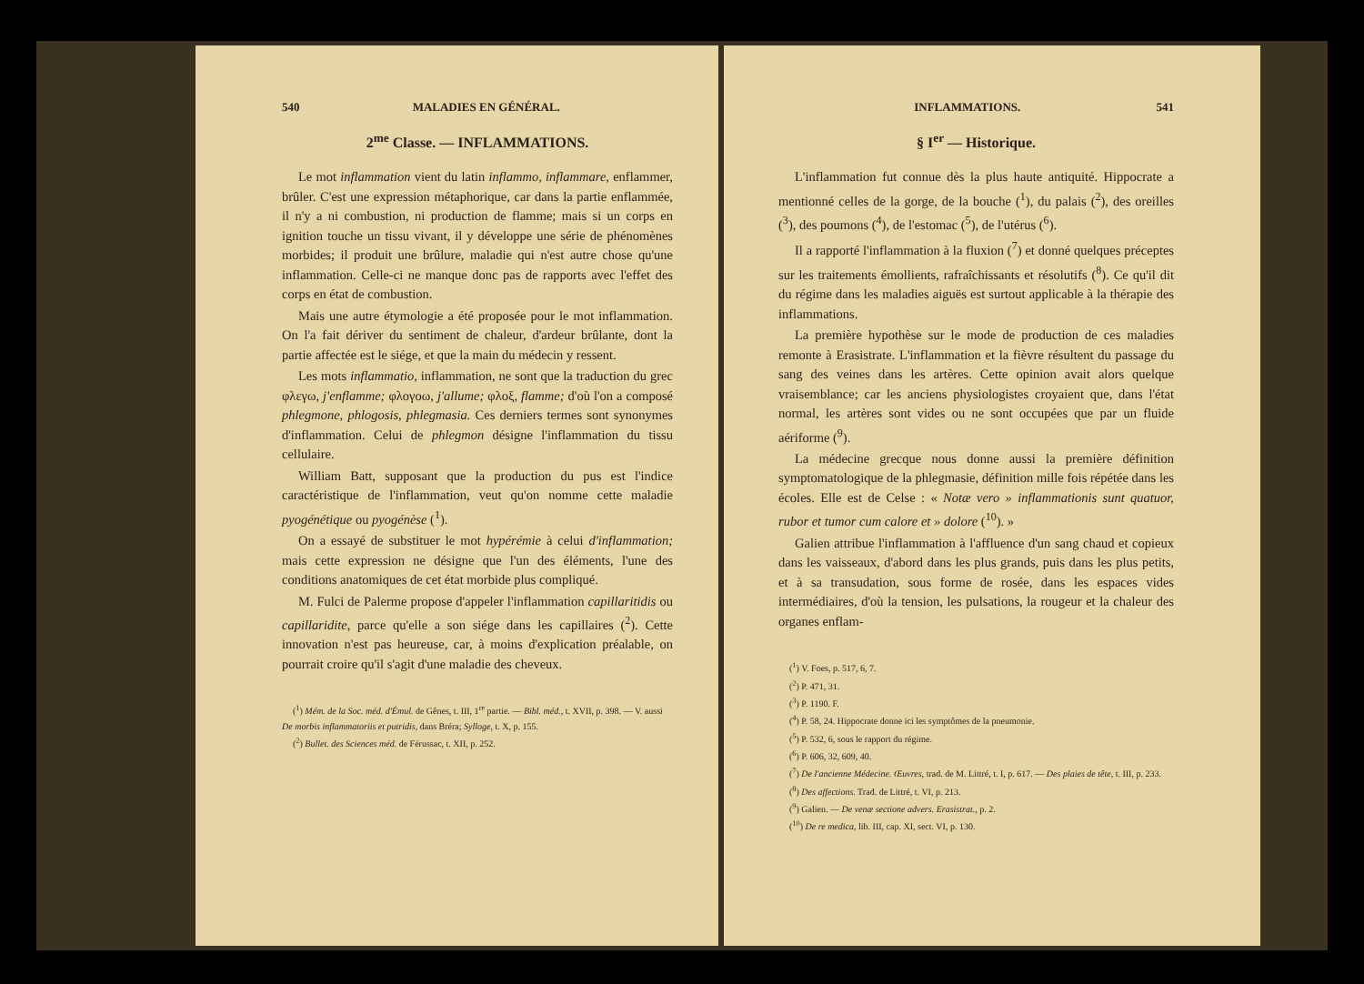540 MALADIES EN GÉNÉRAL.
2<sup>me</sup> Classe. — INFLAMMATIONS.
Le mot inflammation vient du latin inflammo, inflammare, enflammer, brûler. C'est une expression métaphorique, car dans la partie enflammée, il n'y a ni combustion, ni production de flamme; mais si un corps en ignition touche un tissu vivant, il y développe une série de phénomènes morbides; il produit une brûlure, maladie qui n'est autre chose qu'une inflammation. Celle-ci ne manque donc pas de rapports avec l'effet des corps en état de combustion.
Mais une autre étymologie a été proposée pour le mot inflammation. On l'a fait dériver du sentiment de chaleur, d'ardeur brûlante, dont la partie affectée est le siége, et que la main du médecin y ressent.
Les mots inflammatio, inflammation, ne sont que la traduction du grec φλεγω, j'enflamme; φλογοω, j'allume; φλοξ, flamme; d'où l'on a composé phlegmone, phlogosis, phlegmasia. Ces derniers termes sont synonymes d'inflammation. Celui de phlegmon désigne l'inflammation du tissu cellulaire.
William Batt, supposant que la production du pus est l'indice caractéristique de l'inflammation, veut qu'on nomme cette maladie pyogénétique ou pyogénèse (<sup>1</sup>).
On a essayé de substituer le mot hypérémie à celui d'inflammation; mais cette expression ne désigne que l'un des éléments, l'une des conditions anatomiques de cet état morbide plus compliqué.
M. Fulci de Palerme propose d'appeler l'inflammation capillaritidis ou capillaridite, parce qu'elle a son siége dans les capillaires (<sup>2</sup>). Cette innovation n'est pas heureuse, car, à moins d'explication préalable, on pourrait croire qu'il s'agit d'une maladie des cheveux.
(<sup>1</sup>) Mém. de la Soc. méd. d'Émul. de Gênes, t. III, 1<sup>re</sup> partie. — Bibl. méd., t. XVII, p. 398. — V. aussi De morbis inflammatoriis et putridis, dans Bréra; Sylloge, t. X, p. 155.
(<sup>2</sup>) Bullet. des Sciences méd. de Férussac, t. XII, p. 252.
INFLAMMATIONS. 541
§ I<sup>er</sup> — Historique.
L'inflammation fut connue dès la plus haute antiquité. Hippocrate a mentionné celles de la gorge, de la bouche (<sup>1</sup>), du palais (<sup>2</sup>), des oreilles (<sup>3</sup>), des poumons (<sup>4</sup>), de l'estomac (<sup>5</sup>), de l'utérus (<sup>6</sup>).
Il a rapporté l'inflammation à la fluxion (<sup>7</sup>) et donné quelques préceptes sur les traitements émollients, rafraîchissants et résolutifs (<sup>8</sup>). Ce qu'il dit du régime dans les maladies aiguës est surtout applicable à la thérapie des inflammations.
La première hypothèse sur le mode de production de ces maladies remonte à Erasistrate. L'inflammation et la fièvre résultent du passage du sang des veines dans les artères. Cette opinion avait alors quelque vraisemblance; car les anciens physiologistes croyaient que, dans l'état normal, les artères sont vides ou ne sont occupées que par un fluide aériforme (<sup>9</sup>).
La médecine grecque nous donne aussi la première définition symptomatologique de la phlegmasie, définition mille fois répétée dans les écoles. Elle est de Celse : « Notæ vero » inflammationis sunt quatuor, rubor et tumor cum calore et » dolore (<sup>10</sup>). »
Galien attribue l'inflammation à l'affluence d'un sang chaud et copieux dans les vaisseaux, d'abord dans les plus grands, puis dans les plus petits, et à sa transudation, sous forme de rosée, dans les espaces vides intermédiaires, d'où la tension, les pulsations, la rougeur et la chaleur des organes enflam-
(<sup>1</sup>) V. Foes, p. 517, 6, 7.
(<sup>2</sup>) P. 471, 31.
(<sup>3</sup>) P. 1190. F.
(<sup>4</sup>) P. 58, 24. Hippocrate donne ici les symptômes de la pneumonie.
(<sup>5</sup>) P. 532, 6, sous le rapport du régime.
(<sup>6</sup>) P. 606, 32, 609, 40.
(<sup>7</sup>) De l'ancienne Médecine. Œuvres, trad. de M. Littré, t. I, p. 617. — Des plaies de tête, t. III, p. 233.
(<sup>8</sup>) Des affections. Trad. de Littré, t. VI, p. 213.
(<sup>9</sup>) Galien. — De venæ sectione advers. Erasistrat., p. 2.
(<sup>10</sup>) De re medica, lib. III, cap. XI, sect. VI, p. 130.